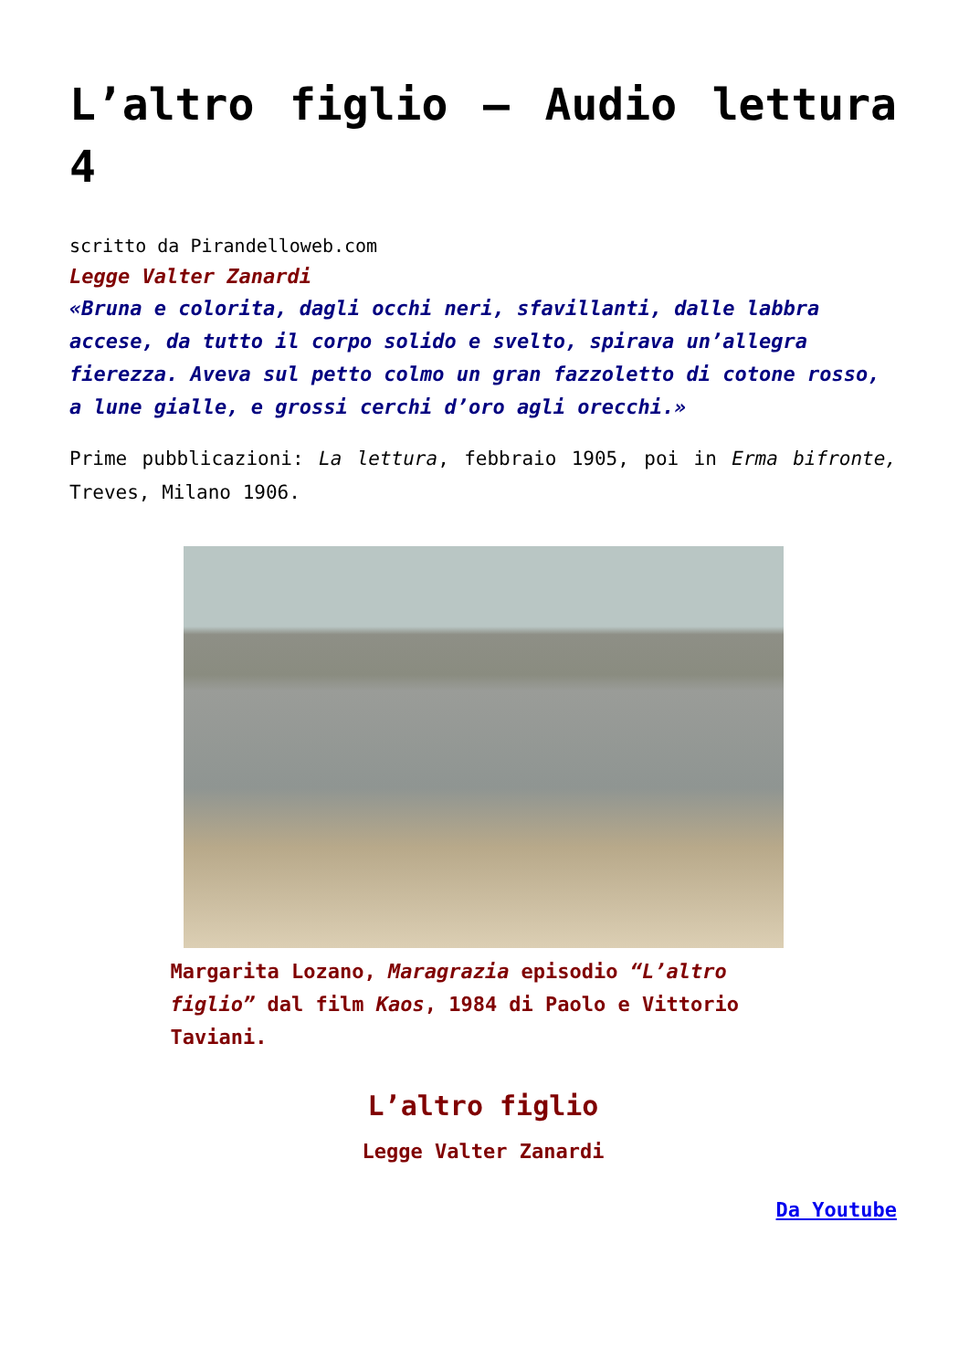L’altro figlio – Audio lettura 4
scritto da Pirandelloweb.com
Legge Valter Zanardi
«Bruna e colorita, dagli occhi neri, sfavillanti, dalle labbra accese, da tutto il corpo solido e svelto, spirava un’allegra fierezza. Aveva sul petto colmo un gran fazzoletto di cotone rosso, a lune gialle, e grossi cerchi d’oro agli orecchi.»
Prime pubblicazioni: La lettura, febbraio 1905, poi in Erma bifronte, Treves, Milano 1906.
Margarita Lozano, Maragrazia episodio “L’altro figlio” dal film Kaos, 1984 di Paolo e Vittorio Taviani.
L’altro figlio
Legge Valter Zanardi
Da Youtube